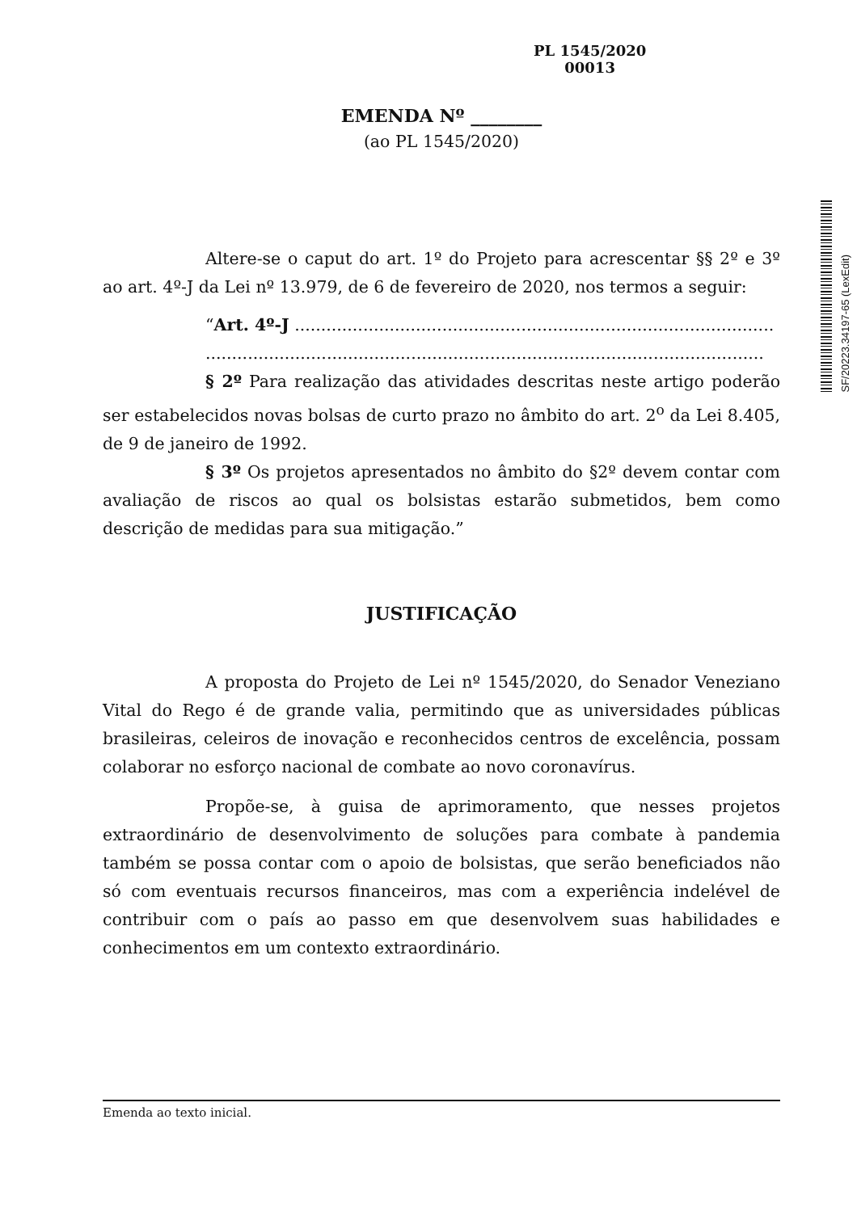PL 1545/2020
00013
SF/20223.34197-65 (LexEdit)
EMENDA Nº ________
(ao PL 1545/2020)
Altere-se o caput do art. 1º do Projeto para acrescentar §§ 2º e 3º ao art. 4º-J da Lei nº 13.979, de 6 de fevereiro de 2020, nos termos a seguir:
“Art. 4º-J ...........................................................................................
..........................................................................................................
§ 2º Para realização das atividades descritas neste artigo poderão ser estabelecidos novas bolsas de curto prazo no âmbito do art. 2<sup>o</sup> da Lei 8.405, de 9 de janeiro de 1992.
§ 3º Os projetos apresentados no âmbito do §2º devem contar com avaliação de riscos ao qual os bolsistas estarão submetidos, bem como descrição de medidas para sua mitigação.”
JUSTIFICAÇÃO
A proposta do Projeto de Lei nº 1545/2020, do Senador Veneziano Vital do Rego é de grande valia, permitindo que as universidades públicas brasileiras, celeiros de inovação e reconhecidos centros de excelência, possam colaborar no esforço nacional de combate ao novo coronavírus.
Propõe-se, à guisa de aprimoramento, que nesses projetos extraordinário de desenvolvimento de soluções para combate à pandemia também se possa contar com o apoio de bolsistas, que serão beneficiados não só com eventuais recursos financeiros, mas com a experiência indelével de contribuir com o país ao passo em que desenvolvem suas habilidades e conhecimentos em um contexto extraordinário.
Emenda ao texto inicial.